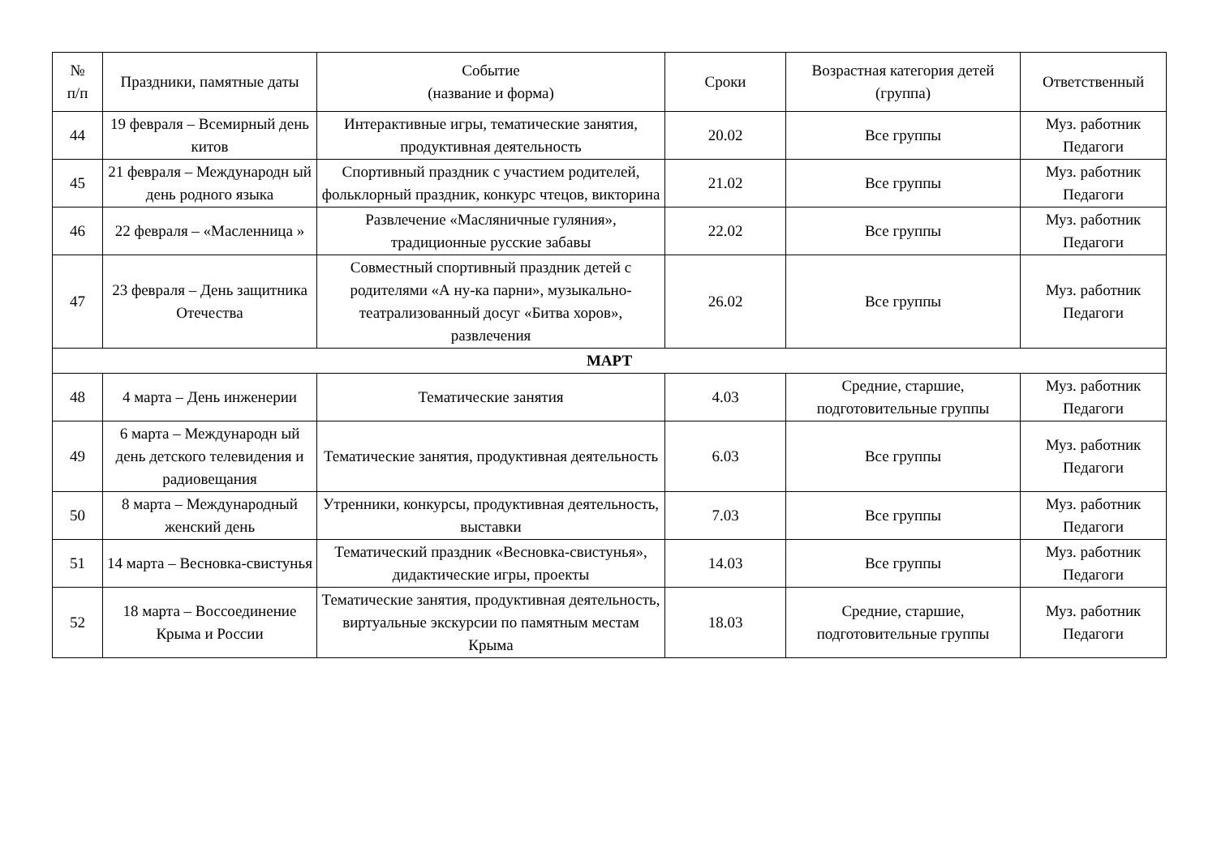| № п/п | Праздники, памятные даты | Событие (название и форма) | Сроки | Возрастная категория детей (группа) | Ответственный |
| --- | --- | --- | --- | --- | --- |
| 44 | 19 февраля – Всемирный день китов | Интерактивные игры, тематические занятия, продуктивная деятельность | 20.02 | Все группы | Муз. работник Педагоги |
| 45 | 21 февраля – Международн ый день родного языка | Спортивный праздник с участием родителей, фольклорный праздник, конкурс чтецов, викторина | 21.02 | Все группы | Муз. работник Педагоги |
| 46 | 22 февраля – «Масленница » | Развлечение «Масляничные гуляния», традиционные русские забавы | 22.02 | Все группы | Муз. работник Педагоги |
| 47 | 23 февраля – День защитника Отечества | Совместный спортивный праздник детей с родителями «А ну-ка парни», музыкально-театрализованный досуг «Битва хоров», развлечения | 26.02 | Все группы | Муз. работник Педагоги |
| МАРТ | | | | | |
| 48 | 4 марта – День инженерии | Тематические занятия | 4.03 | Средние, старшие, подготовительные группы | Муз. работник Педагоги |
| 49 | 6 марта – Международн ый день детского телевидения и радиовещания | Тематические занятия, продуктивная деятельность | 6.03 | Все группы | Муз. работник Педагоги |
| 50 | 8 марта – Международный женский день | Утренники, конкурсы, продуктивная деятельность, выставки | 7.03 | Все группы | Муз. работник Педагоги |
| 51 | 14 марта – Весновка-свистунья | Тематический праздник «Весновка-свистунья», дидактические игры, проекты | 14.03 | Все группы | Муз. работник Педагоги |
| 52 | 18 марта – Воссоединение Крыма и России | Тематические занятия, продуктивная деятельность, виртуальные экскурсии по памятным местам Крыма | 18.03 | Средние, старшие, подготовительные группы | Муз. работник Педагоги |